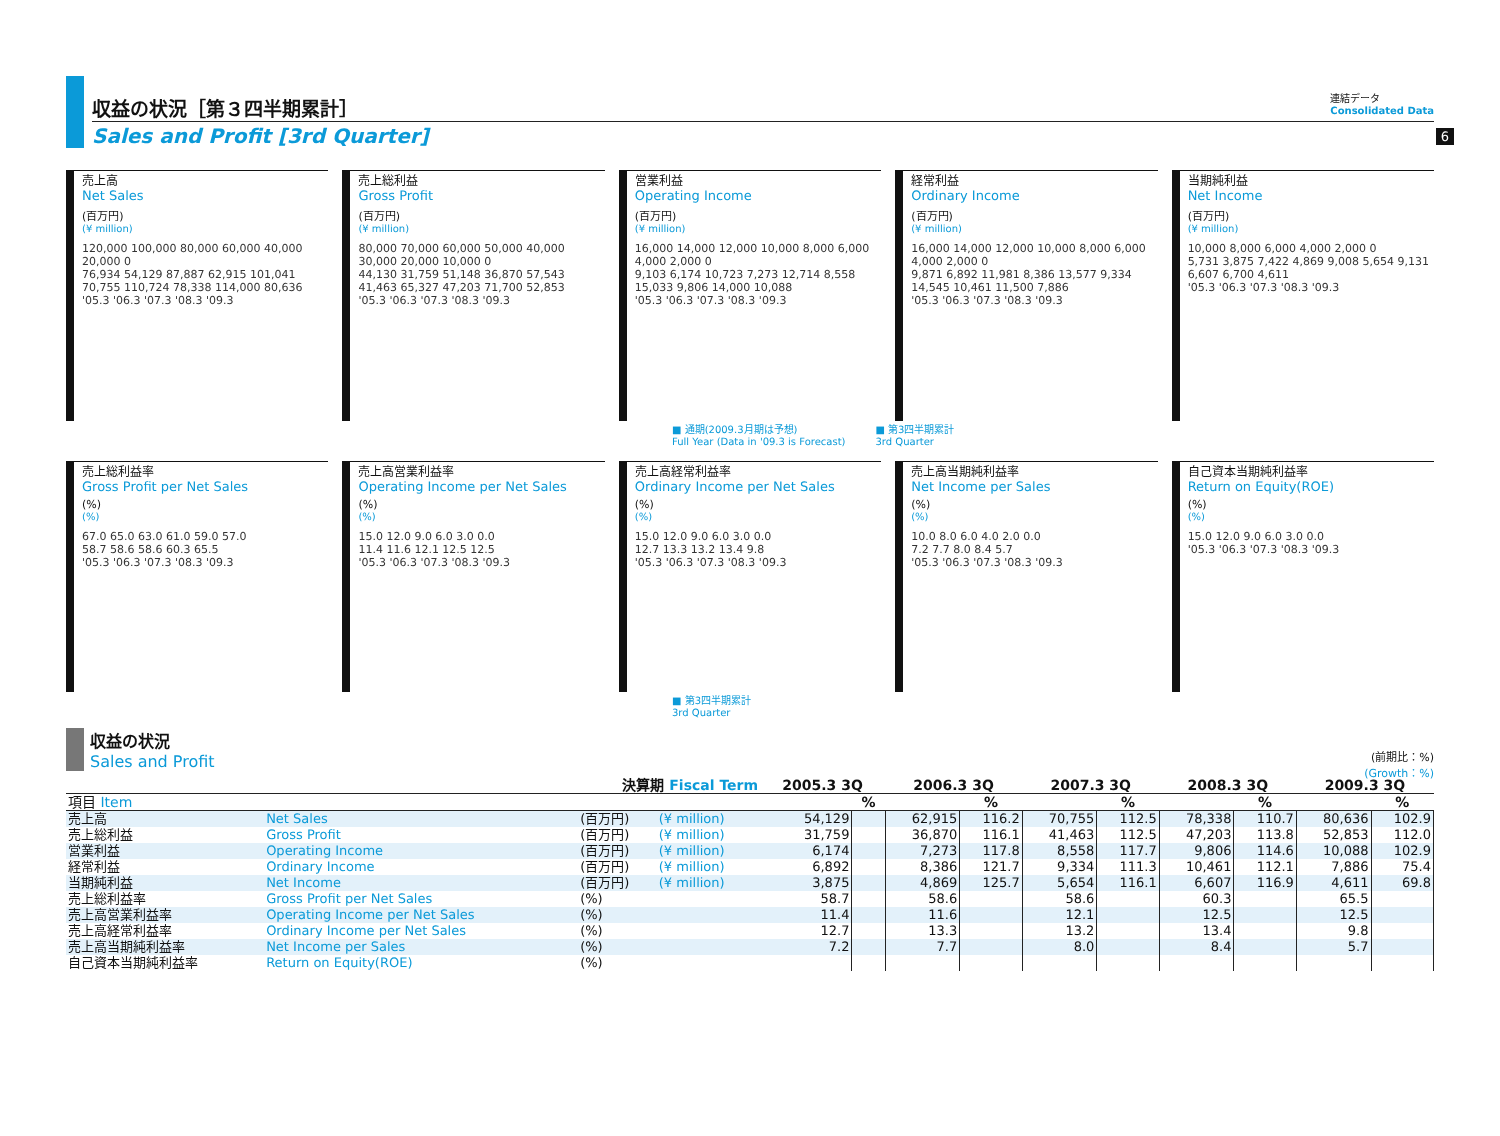6
収益の状況［第３四半期累計］
Sales and Profit [3rd Quarter]
連結データ
Consolidated Data
売上高
Net Sales
(百万円)
(¥ million)
120,000 100,000 80,000 60,000 40,000 20,000 0
76,934 54,129 87,887 62,915 101,041 70,755 110,724 78,338 114,000 80,636
'05.3 '06.3 '07.3 '08.3 '09.3
売上総利益
Gross Profit
(百万円)
(¥ million)
80,000 70,000 60,000 50,000 40,000 30,000 20,000 10,000 0
44,130 31,759 51,148 36,870 57,543 41,463 65,327 47,203 71,700 52,853
'05.3 '06.3 '07.3 '08.3 '09.3
営業利益
Operating Income
(百万円)
(¥ million)
16,000 14,000 12,000 10,000 8,000 6,000 4,000 2,000 0
9,103 6,174 10,723 7,273 12,714 8,558 15,033 9,806 14,000 10,088
'05.3 '06.3 '07.3 '08.3 '09.3
経常利益
Ordinary Income
(百万円)
(¥ million)
16,000 14,000 12,000 10,000 8,000 6,000 4,000 2,000 0
9,871 6,892 11,981 8,386 13,577 9,334 14,545 10,461 11,500 7,886
'05.3 '06.3 '07.3 '08.3 '09.3
当期純利益
Net Income
(百万円)
(¥ million)
10,000 8,000 6,000 4,000 2,000 0
5,731 3,875 7,422 4,869 9,008 5,654 9,131 6,607 6,700 4,611
'05.3 '06.3 '07.3 '08.3 '09.3
■ 通期(2009.3月期は予想)
Full Year (Data in '09.3 is Forecast)
■ 第3四半期累計
3rd Quarter
売上総利益率
Gross Profit per Net Sales
(%)
(%)
67.0 65.0 63.0 61.0 59.0 57.0
58.7 58.6 58.6 60.3 65.5
'05.3 '06.3 '07.3 '08.3 '09.3
売上高営業利益率
Operating Income per Net Sales
(%)
(%)
15.0 12.0 9.0 6.0 3.0 0.0
11.4 11.6 12.1 12.5 12.5
'05.3 '06.3 '07.3 '08.3 '09.3
売上高経常利益率
Ordinary Income per Net Sales
(%)
(%)
15.0 12.0 9.0 6.0 3.0 0.0
12.7 13.3 13.2 13.4 9.8
'05.3 '06.3 '07.3 '08.3 '09.3
売上高当期純利益率
Net Income per Sales
(%)
(%)
10.0 8.0 6.0 4.0 2.0 0.0
7.2 7.7 8.0 8.4 5.7
'05.3 '06.3 '07.3 '08.3 '09.3
自己資本当期純利益率
Return on Equity(ROE)
(%)
(%)
15.0 12.0 9.0 6.0 3.0 0.0
'05.3 '06.3 '07.3 '08.3 '09.3
■ 第3四半期累計
3rd Quarter
収益の状況
Sales and Profit
(前期比：%)
(Growth：%)
| 決算期 Fiscal Term | | | | 2005.3 3Q | | 2006.3 3Q | | 2007.3 3Q | | 2008.3 3Q | | 2009.3 3Q | |
| --- | --- | --- | --- | --- | --- | --- | --- | --- | --- | --- | --- | --- | --- |
| 項目 Item | | | | | % | | % | | % | | % | | % |
| 売上高 | Net Sales | (百万円) | (¥ million) | 54,129 | | 62,915 | 116.2 | 70,755 | 112.5 | 78,338 | 110.7 | 80,636 | 102.9 |
| 売上総利益 | Gross Profit | (百万円) | (¥ million) | 31,759 | | 36,870 | 116.1 | 41,463 | 112.5 | 47,203 | 113.8 | 52,853 | 112.0 |
| 営業利益 | Operating Income | (百万円) | (¥ million) | 6,174 | | 7,273 | 117.8 | 8,558 | 117.7 | 9,806 | 114.6 | 10,088 | 102.9 |
| 経常利益 | Ordinary Income | (百万円) | (¥ million) | 6,892 | | 8,386 | 121.7 | 9,334 | 111.3 | 10,461 | 112.1 | 7,886 | 75.4 |
| 当期純利益 | Net Income | (百万円) | (¥ million) | 3,875 | | 4,869 | 125.7 | 5,654 | 116.1 | 6,607 | 116.9 | 4,611 | 69.8 |
| 売上総利益率 | Gross Profit per Net Sales | (%) | | 58.7 | | 58.6 | | 58.6 | | 60.3 | | 65.5 | |
| 売上高営業利益率 | Operating Income per Net Sales | (%) | | 11.4 | | 11.6 | | 12.1 | | 12.5 | | 12.5 | |
| 売上高経常利益率 | Ordinary Income per Net Sales | (%) | | 12.7 | | 13.3 | | 13.2 | | 13.4 | | 9.8 | |
| 売上高当期純利益率 | Net Income per Sales | (%) | | 7.2 | | 7.7 | | 8.0 | | 8.4 | | 5.7 | |
| 自己資本当期純利益率 | Return on Equity(ROE) | (%) | | | | | | | | | | | |